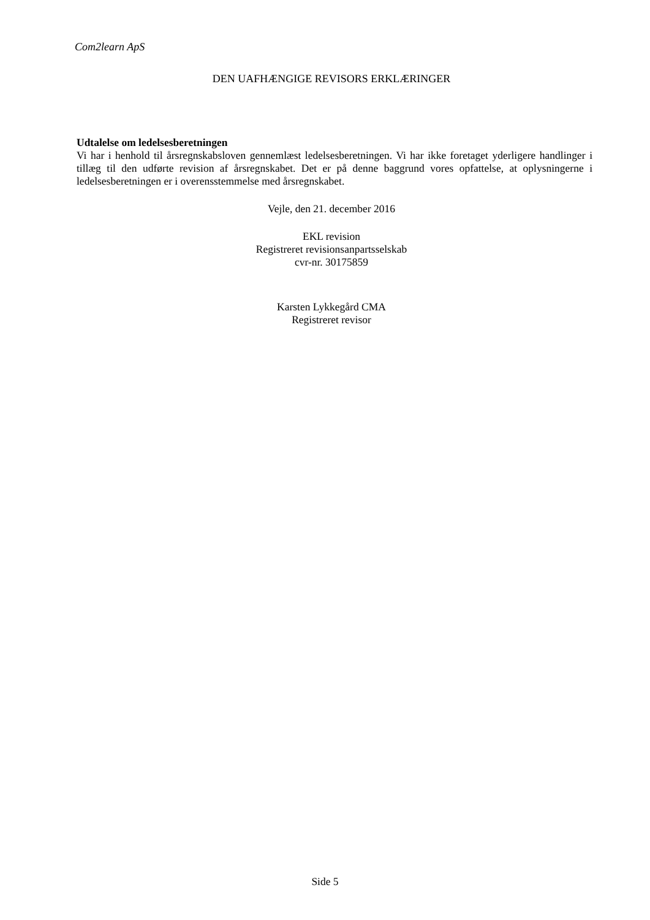Com2learn ApS
DEN UAFHÆNGIGE REVISORS ERKLÆRINGER
Udtalelse om ledelsesberetningen
Vi har i henhold til årsregnskabsloven gennemlæst ledelsesberetningen. Vi har ikke foretaget yderligere handlinger i tillæg til den udførte revision af årsregnskabet. Det er på denne baggrund vores opfattelse, at oplysningerne i ledelsesberetningen er i overensstemmelse med årsregnskabet.
Vejle, den 21. december 2016
EKL revision
Registreret revisionsanpartsselskab
cvr-nr. 30175859
Karsten Lykkegård CMA
Registreret revisor
Side 5